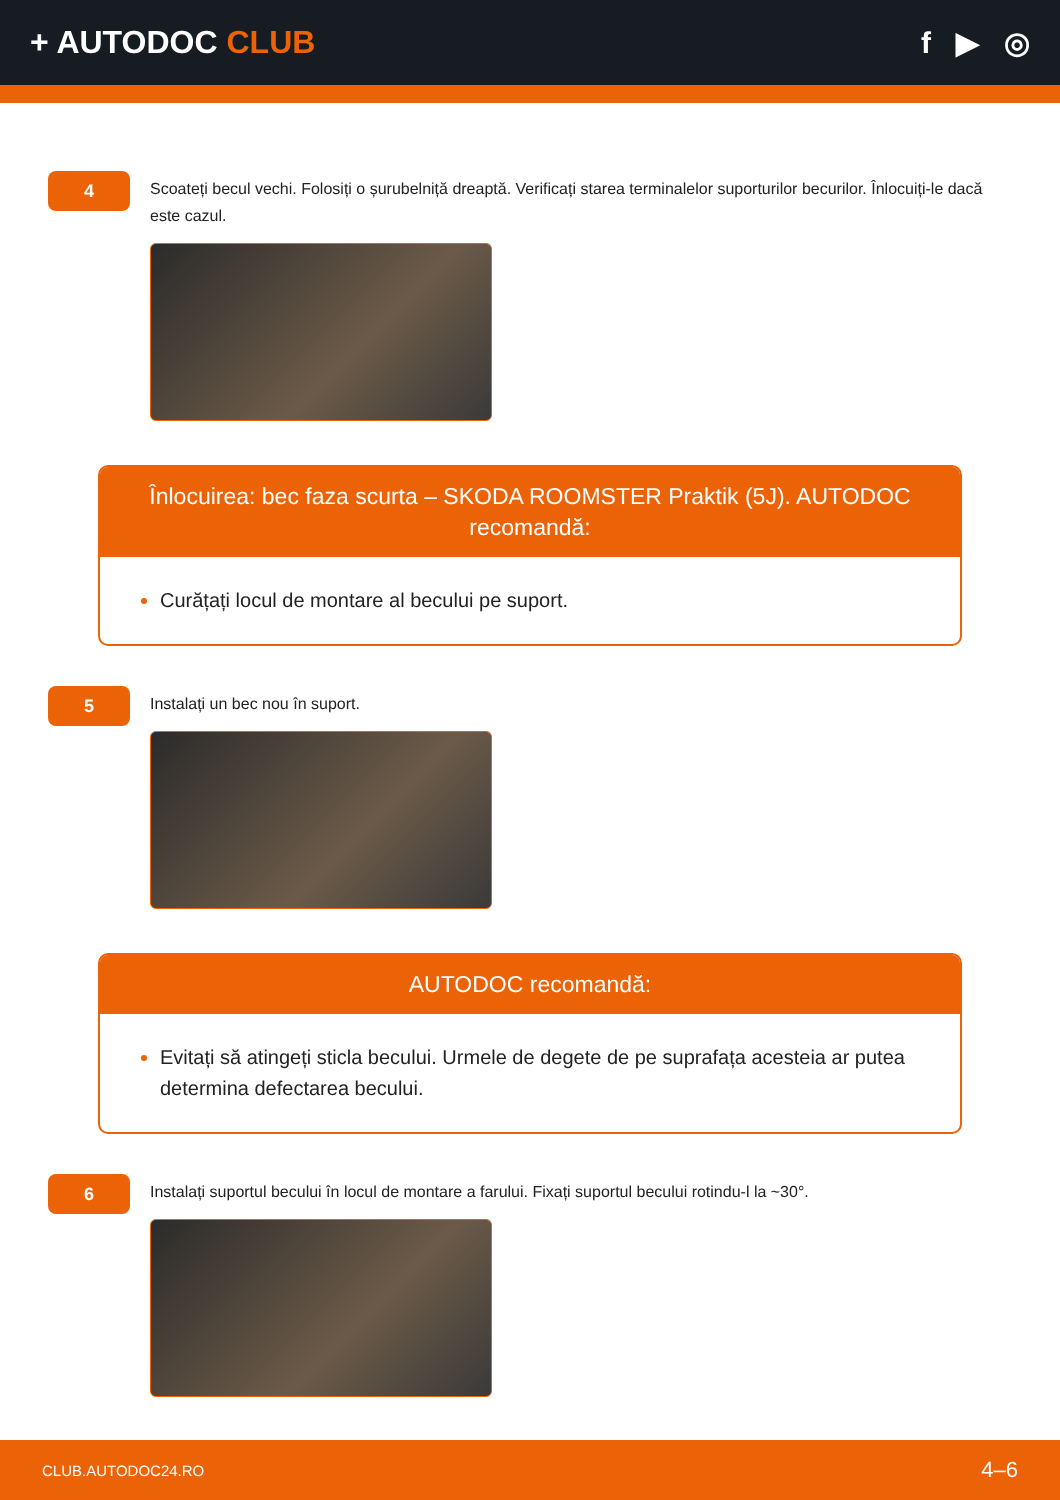+ AUTODOC CLUB f ▶ ◎
4
Scoateți becul vechi. Folosiți o șurubelniță dreaptă. Verificați starea terminalelor suporturilor becurilor. Înlocuiți-le dacă este cazul.
Înlocuirea: bec faza scurta – SKODA ROOMSTER Praktik (5J). AUTODOC recomandă:
Curățați locul de montare al becului pe suport.
5
Instalați un bec nou în suport.
AUTODOC recomandă:
Evitați să atingeți sticla becului. Urmele de degete de pe suprafața acesteia ar putea determina defectarea becului.
6
Instalați suportul becului în locul de montare a farului. Fixați suportul becului rotindu-l la ~30°.
CLUB.AUTODOC24.RO 4–6